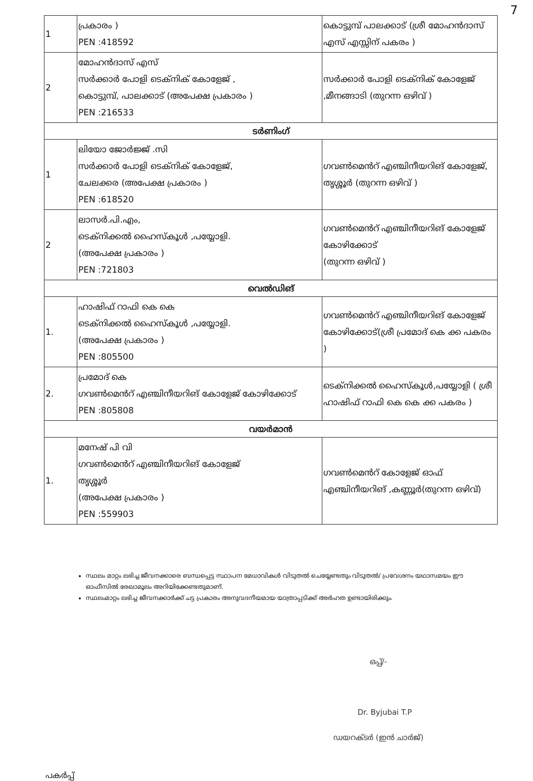7
| 1 | പ്രകാരം ) PEN :418592 | കൊട്ടുമ്പ് പാലക്കാട് (ശ്രീ മോഹൻദാസ് എസ് എസ്സിന് പകരം ) |
| 2 | മോഹൻദാസ് എസ് സർക്കാർ പോളി ടെക്നിക് കോളേജ് , കൊട്ടുമ്പ്, പാലക്കാട് (അപേക്ഷ പ്രകാരം ) PEN :216533 | സർക്കാർ പോളി ടെക്നിക് കോളേജ് ,മീനങ്ങാടി (തുറന്ന ഒഴിവ് ) |
| ടർണിംഗ് | | |
| 1 | ലിയോ ജോർജ്ജ് .സി സർക്കാർ പോളി ടെക്നിക് കോളേജ്, ചേലക്കര (അപേക്ഷ പ്രകാരം ) PEN :618520 | ഗവൺമെൻറ് എഞ്ചിനീയറിങ് കോളേജ്, തൃശ്ശൂർ (തുറന്ന ഒഴിവ് ) |
| 2 | ലാസർ.പി.എം, ടെക്നിക്കൽ ഹൈസ്കൂൾ ,പയ്യോളി. (അപേക്ഷ പ്രകാരം ) PEN :721803 | ഗവൺമെൻറ് എഞ്ചിനീയറിങ് കോളേജ് കോഴിക്കോട് (തുറന്ന ഒഴിവ് ) |
| വെൽഡിങ് | | |
| 1. | ഹാഷിഫ് റാഫി കെ കെ ടെക്നിക്കൽ ഹൈസ്കൂൾ ,പയ്യോളി. (അപേക്ഷ പ്രകാരം ) PEN :805500 | ഗവൺമെൻറ് എഞ്ചിനീയറിങ് കോളേജ് കോഴിക്കോട്(ശ്രീ പ്രമോദ് കെ ക്ക പകരം ) |
| 2. | പ്രമോദ് കെ ഗവൺമെൻറ് എഞ്ചിനീയറിങ് കോളേജ് കോഴിക്കോട് PEN :805808 | ടെക്നിക്കൽ ഹൈസ്കൂൾ,പയ്യോളി ( ശ്രീ ഹാഷിഫ് റാഫി കെ കെ ക്ക പകരം ) |
| വയർമാൻ | | |
| 1. | മനേഷ് പി വി ഗവൺമെൻറ് എഞ്ചിനീയറിങ് കോളേജ് തൃശ്ശൂർ (അപേക്ഷ പ്രകാരം ) PEN :559903 | ഗവൺമെൻറ് കോളേജ് ഓഫ് എഞ്ചിനീയറിങ് ,കണ്ണൂർ(തുറന്ന ഒഴിവ്) |
സ്ഥലം മാറ്റം ലഭിച്ച ജീവനക്കാരെ ബന്ധപ്പെട്ട സ്ഥാപന മേധാവികൾ വിടുതൽ ചെയ്യേണ്ടതും വിടുതൽ/ പ്രവേശനം യഥാസമയം ഈ ഓഫീസിൽ രേഖാമൂലം അറിയിക്കേണ്ടതുമാണ്.
സ്ഥലംമാറ്റം ലഭിച്ച ജീവനക്കാർക്ക് ചട്ട പ്രകാരം അനുവദനീയമായ യാത്രാപ്പടിക്ക് അർഹത ഉണ്ടായിരിക്കും.
ഒപ്പ്/-
Dr. Byjubai T.P
ഡയറക്ടർ (ഇൻ ചാർജ്)
പകർപ്പ്